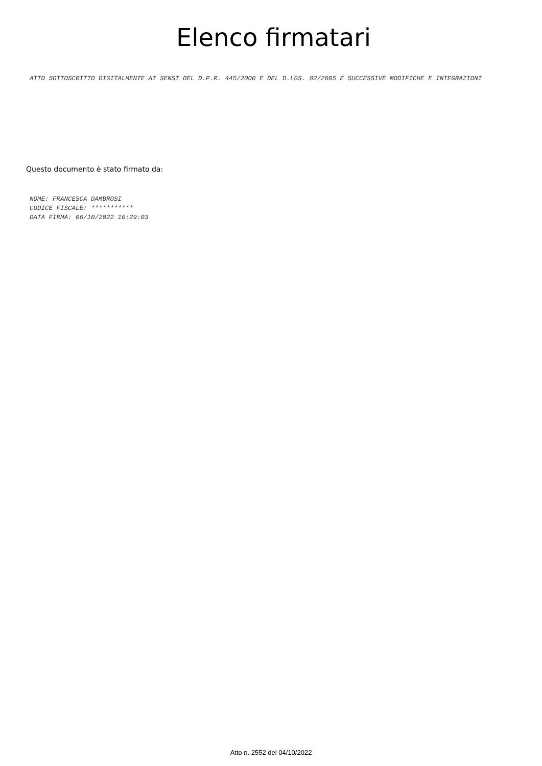Elenco firmatari
ATTO SOTTOSCRITTO DIGITALMENTE AI SENSI DEL D.P.R. 445/2000 E DEL D.LGS. 82/2005 E SUCCESSIVE MODIFICHE E INTEGRAZIONI
Questo documento è stato firmato da:
NOME: FRANCESCA DAMBROSI
CODICE FISCALE: ***********
DATA FIRMA: 06/10/2022 16:29:03
Atto n. 2552 del 04/10/2022